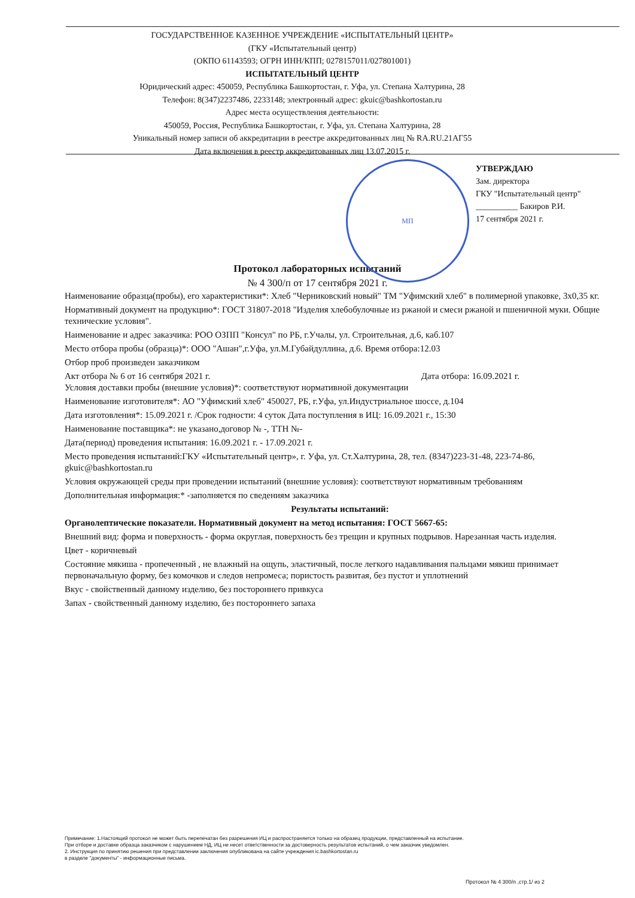МП
ГОСУДАРСТВЕННОЕ КАЗЕННОЕ УЧРЕЖДЕНИЕ «ИСПЫТАТЕЛЬНЫЙ ЦЕНТР»
(ГКУ «Испытательный центр)
(ОКПО 61143593; ОГРН ИНН/КПП; 0278157011/027801001)
ИСПЫТАТЕЛЬНЫЙ ЦЕНТР
Юридический адрес: 450059, Республика Башкортостан, г. Уфа, ул. Степана Халтурина, 28
Телефон: 8(347)2237486, 2233148; электронный адрес: gkuic@bashkortostan.ru
Адрес места осуществления деятельности:
450059, Россия, Республика Башкортостан, г. Уфа, ул. Степана Халтурина, 28
Уникальный номер записи об аккредитации в реестре аккредитованных лиц № RA.RU.21АГ55
Дата включения в реестр аккредитованных лиц 13.07.2015 г.
УТВЕРЖДАЮ
Зам. директора
ГКУ "Испытательный центр"
__________ Бакиров Р.И.
17 сентября 2021 г.
Протокол лабораторных испытаний
№ 4 300/п от 17 сентября 2021 г.
Наименование образца(пробы), его характеристики*: Хлеб "Черниковский новый" ТМ "Уфимский хлеб" в полимерной упаковке, 3х0,35 кг.
Нормативный документ на продукцию*: ГОСТ 31807-2018 "Изделия хлебобулочные из ржаной и смеси ржаной и пшеничной муки. Общие технические условия".
Наименование и адрес заказчика: РОО ОЗПП "Консул" по РБ, г.Учалы, ул. Строительная, д.6, каб.107
Место отбора пробы (образца)*: ООО "Ашан",г.Уфа, ул.М.Губайдуллина, д.6. Время отбора:12.03
Отбор проб произведен заказчиком
Акт отбора № 6 от 16 сентября 2021 г. Дата отбора: 16.09.2021 г.
Условия доставки пробы (внешние условия)*: соответствуют нормативной документации
Наименование изготовителя*: АО "Уфимский хлеб" 450027, РБ, г.Уфа, ул.Индустриальное шоссе, д.104
Дата изготовления*: 15.09.2021 г. /Срок годности: 4 суток Дата поступления в ИЦ: 16.09.2021 г., 15:30
Наименование поставщика*: не указано,договор № -, ТТН №-
Дата(период) проведения испытания: 16.09.2021 г. - 17.09.2021 г.
Место проведения испытаний:ГКУ «Испытательный центр», г. Уфа, ул. Ст.Халтурина, 28, тел. (8347)223-31-48, 223-74-86, gkuic@bashkortostan.ru
Условия окружающей среды при проведении испытаний (внешние условия): соответствуют нормативным требованиям
Дополнительная информация:* -заполняется по сведениям заказчика
Результаты испытаний:
Органолептические показатели. Нормативный документ на метод испытания: ГОСТ 5667-65:
Внешний вид: форма и поверхность - форма округлая, поверхность без трещин и крупных подрывов. Нарезанная часть изделия.
Цвет - коричневый
Состояние мякиша - пропеченный , не влажный на ощупь, эластичный, после легкого надавливания пальцами мякиш принимает первоначальную форму, без комочков и следов непромеса; пористость развитая, без пустот и уплотнений
Вкус - свойственный данному изделию, без постороннего привкуса
Запах - свойственный данному изделию, без постороннего запаха
Примечание: 1.Настоящий протокол не может быть перепечатан без разрешения ИЦ и распространяется только на образец продукции, представленный на испытание.
При отборе и доставке образца заказчиком с нарушением НД, ИЦ не несет ответственности за достоверность результатов испытаний, о чем заказчик уведомлен.
2. Инструкция по принятию решения при представлении заключения опубликована на сайте учреждения ic.bashkortostan.ru
в разделе "документы" - информационные письма.
Протокол № 4 300/п ,стр.1/ из 2